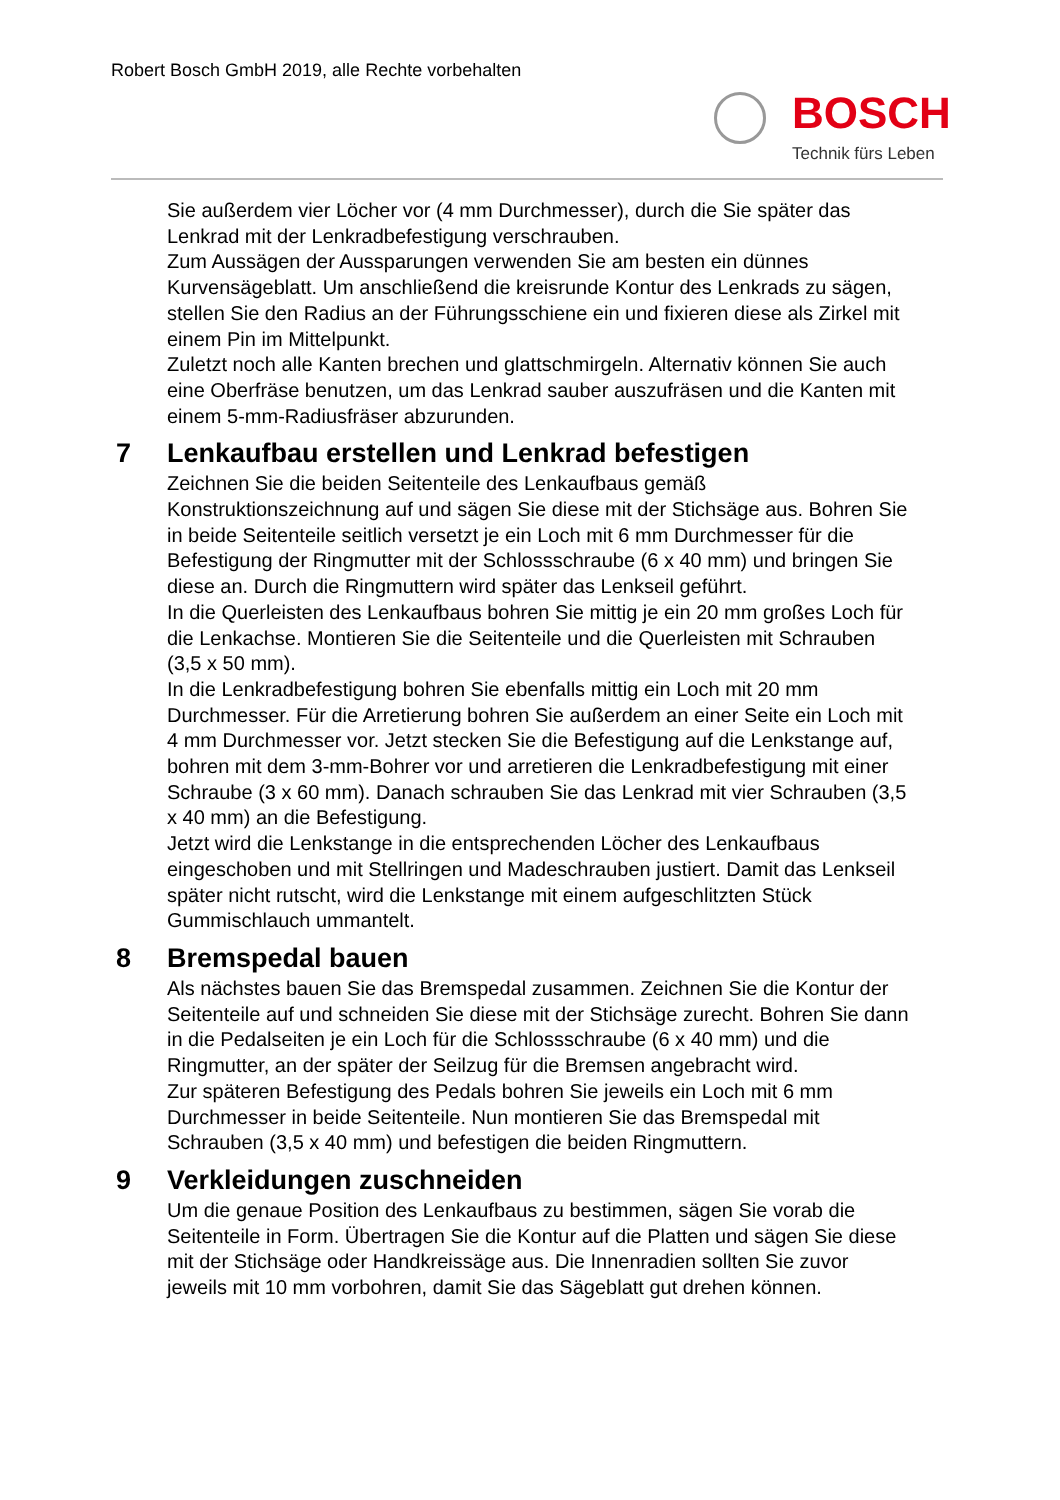Robert Bosch GmbH 2019, alle Rechte vorbehalten
BOSCH
Technik fürs Leben
Sie außerdem vier Löcher vor (4 mm Durchmesser), durch die Sie später das Lenkrad mit der Lenkradbefestigung verschrauben.
Zum Aussägen der Aussparungen verwenden Sie am besten ein dünnes Kurvensägeblatt. Um anschließend die kreisrunde Kontur des Lenkrads zu sägen, stellen Sie den Radius an der Führungsschiene ein und fixieren diese als Zirkel mit einem Pin im Mittelpunkt.
Zuletzt noch alle Kanten brechen und glattschmirgeln. Alternativ können Sie auch eine Oberfräse benutzen, um das Lenkrad sauber auszufräsen und die Kanten mit einem 5-mm-Radiusfräser abzurunden.
7 Lenkaufbau erstellen und Lenkrad befestigen
Zeichnen Sie die beiden Seitenteile des Lenkaufbaus gemäß Konstruktionszeichnung auf und sägen Sie diese mit der Stichsäge aus. Bohren Sie in beide Seitenteile seitlich versetzt je ein Loch mit 6 mm Durchmesser für die Befestigung der Ringmutter mit der Schlossschraube (6 x 40 mm) und bringen Sie diese an. Durch die Ringmuttern wird später das Lenkseil geführt.
In die Querleisten des Lenkaufbaus bohren Sie mittig je ein 20 mm großes Loch für die Lenkachse. Montieren Sie die Seitenteile und die Querleisten mit Schrauben (3,5 x 50 mm).
In die Lenkradbefestigung bohren Sie ebenfalls mittig ein Loch mit 20 mm Durchmesser. Für die Arretierung bohren Sie außerdem an einer Seite ein Loch mit 4 mm Durchmesser vor. Jetzt stecken Sie die Befestigung auf die Lenkstange auf, bohren mit dem 3-mm-Bohrer vor und arretieren die Lenkradbefestigung mit einer Schraube (3 x 60 mm). Danach schrauben Sie das Lenkrad mit vier Schrauben (3,5 x 40 mm) an die Befestigung.
Jetzt wird die Lenkstange in die entsprechenden Löcher des Lenkaufbaus eingeschoben und mit Stellringen und Madeschrauben justiert. Damit das Lenkseil später nicht rutscht, wird die Lenkstange mit einem aufgeschlitzten Stück Gummischlauch ummantelt.
8 Bremspedal bauen
Als nächstes bauen Sie das Bremspedal zusammen. Zeichnen Sie die Kontur der Seitenteile auf und schneiden Sie diese mit der Stichsäge zurecht. Bohren Sie dann in die Pedalseiten je ein Loch für die Schlossschraube (6 x 40 mm) und die Ringmutter, an der später der Seilzug für die Bremsen angebracht wird.
Zur späteren Befestigung des Pedals bohren Sie jeweils ein Loch mit 6 mm Durchmesser in beide Seitenteile. Nun montieren Sie das Bremspedal mit Schrauben (3,5 x 40 mm) und befestigen die beiden Ringmuttern.
9 Verkleidungen zuschneiden
Um die genaue Position des Lenkaufbaus zu bestimmen, sägen Sie vorab die Seitenteile in Form. Übertragen Sie die Kontur auf die Platten und sägen Sie diese mit der Stichsäge oder Handkreissäge aus. Die Innenradien sollten Sie zuvor jeweils mit 10 mm vorbohren, damit Sie das Sägeblatt gut drehen können.